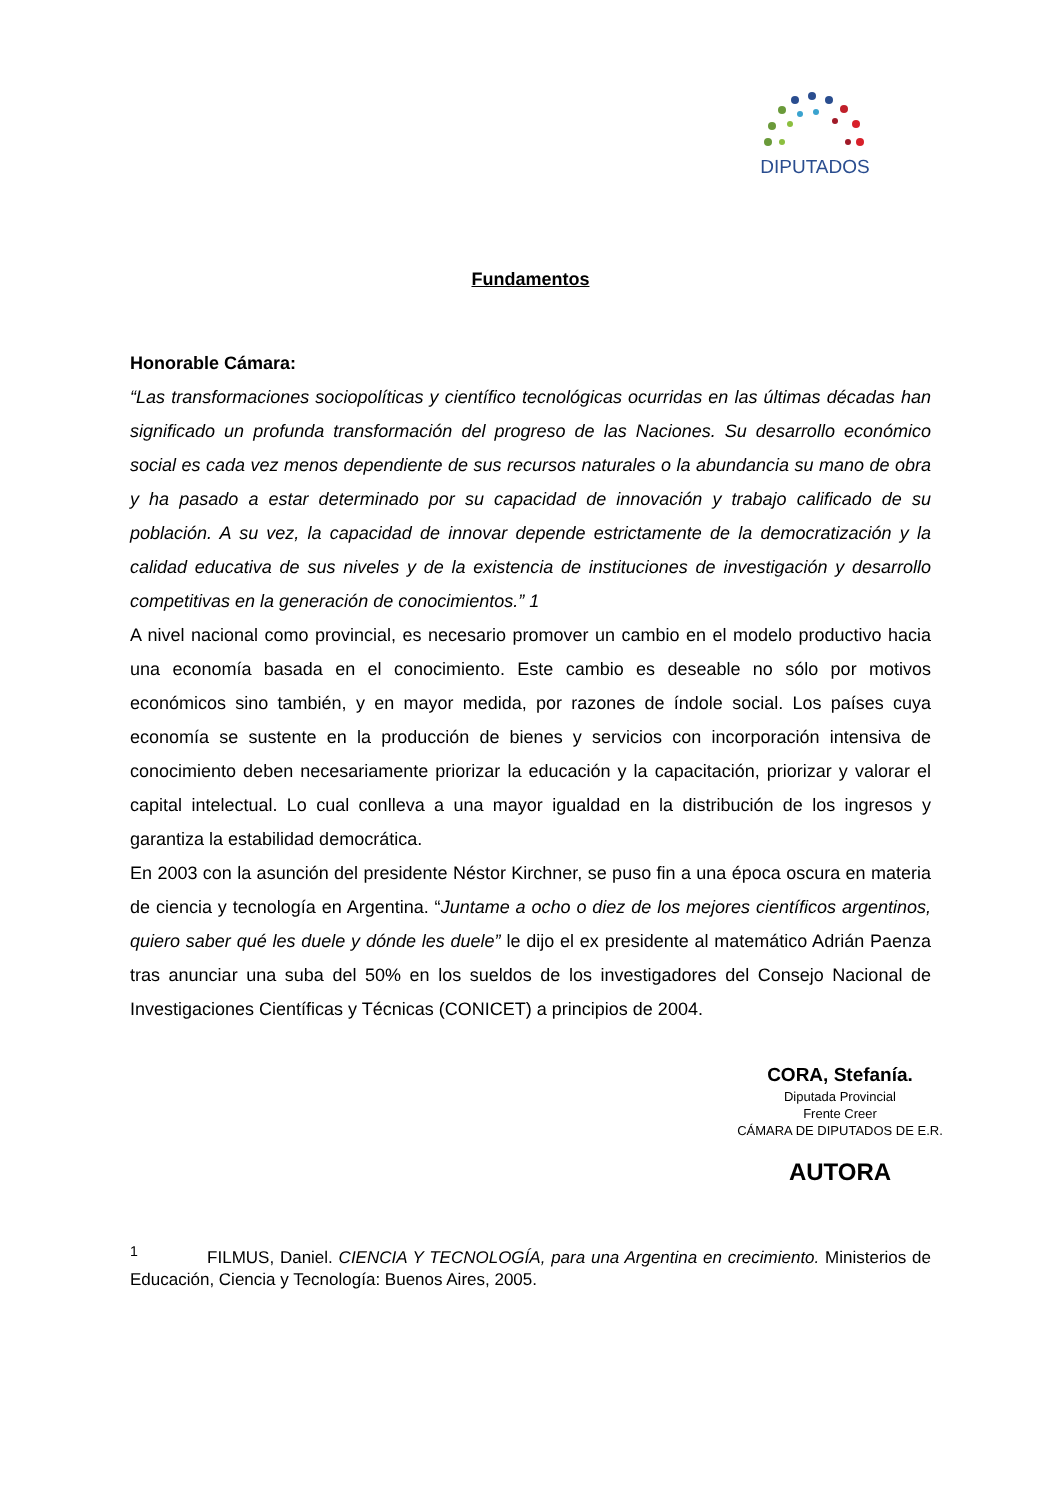DIPUTADOS
Fundamentos
Honorable Cámara:
“Las transformaciones sociopolíticas y científico tecnológicas ocurridas en las últimas décadas han significado un profunda transformación del progreso de las Naciones. Su desarrollo económico social es cada vez menos dependiente de sus recursos naturales o la abundancia su mano de obra y ha pasado a estar determinado por su capacidad de innovación y trabajo calificado de su población. A su vez, la capacidad de innovar depende estrictamente de la democratización y la calidad educativa de sus niveles y de la existencia de instituciones de investigación y desarrollo competitivas en la generación de conocimientos.” 1
A nivel nacional como provincial, es necesario promover un cambio en el modelo productivo hacia una economía basada en el conocimiento. Este cambio es deseable no sólo por motivos económicos sino también, y en mayor medida, por razones de índole social. Los países cuya economía se sustente en la producción de bienes y servicios con incorporación intensiva de conocimiento deben necesariamente priorizar la educación y la capacitación, priorizar y valorar el capital intelectual. Lo cual conlleva a una mayor igualdad en la distribución de los ingresos y garantiza la estabilidad democrática.
En 2003 con la asunción del presidente Néstor Kirchner, se puso fin a una época oscura en materia de ciencia y tecnología en Argentina. “Juntame a ocho o diez de los mejores científicos argentinos, quiero saber qué les duele y dónde les duele” le dijo el ex presidente al matemático Adrián Paenza tras anunciar una suba del 50% en los sueldos de los investigadores del Consejo Nacional de Investigaciones Científicas y Técnicas (CONICET) a principios de 2004.
CORA, Stefanía.
Diputada Provincial
Frente Creer
CÁMARA DE DIPUTADOS DE E.R.
AUTORA
<sup>1</sup> FILMUS, Daniel. CIENCIA Y TECNOLOGÍA, para una Argentina en crecimiento. Ministerios de Educación, Ciencia y Tecnología: Buenos Aires, 2005.